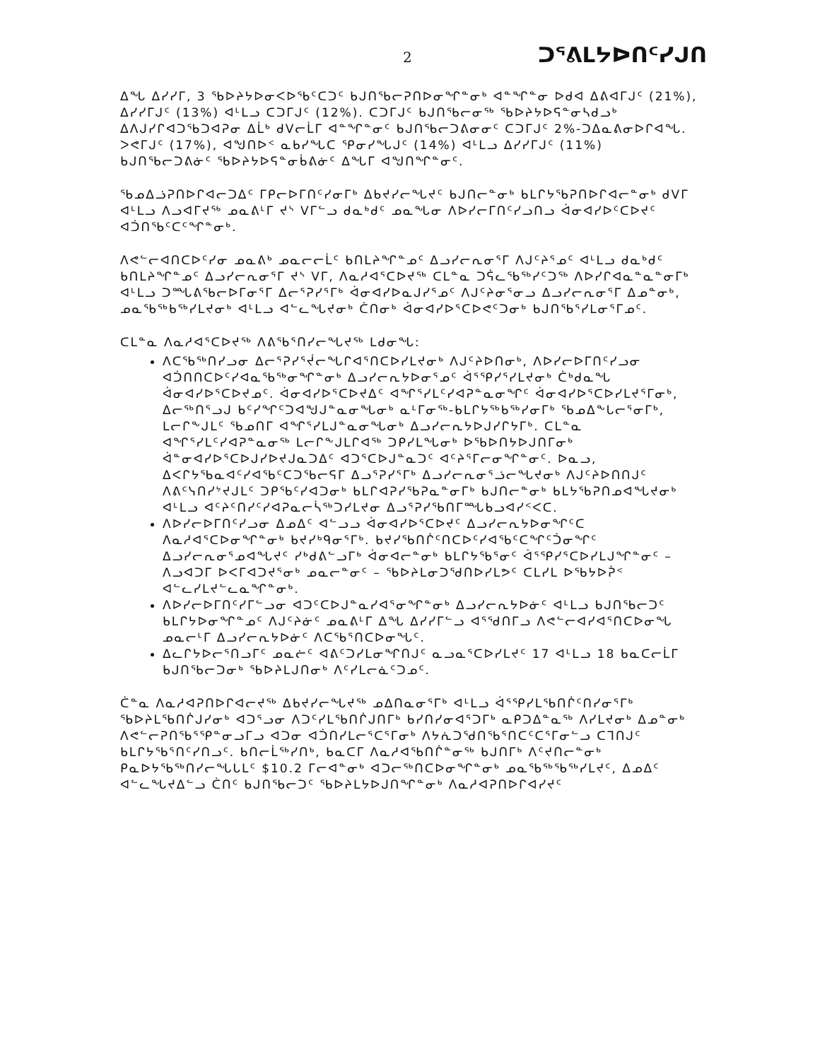2 ᑐᕐᕕᒪᔭᐅᑎᑦᓯᒍᑎ
ᐃᖓ ᐃᓯᓯᒥ, 3 ᖃᐅᔨᔭᐅᓂᐸᐅᖃᑦᑕᑐᑦ ᑲᒍᑎᖃᓕᕈᑎᐅᓂᖏᓐᓂᒃ ᐊᓐᖏᓐᓂ ᐅᑯᐊ ᐃᕕᐊᒥᒍᑦ (21%), ᐃᓯᓯᒥᒍᑦ (13%) ᐊᒻᒪᓗ ᑕᑐᒥᒍᑦ (12%). ᑕᑐᒥᒍᑦ ᑲᒍᑎᖃᓕᓂᖅ ᖃᐅᔨᔭᐅᕋᓐᓂᓴᑯᓗᒃ ᐃᐱᒍᓯᒋᐊᑐᖃᑐᐊᕈᓂ ᐃᒫᒃ ᑯᐯᓕᒫᒥ ᐊᓐᖏᓐᓂᑦ ᑲᒍᑎᖃᓕᑐᕕᓂᓂᑦ ᑕᑐᒥᒍᑦ 2%-ᑐᐃᓇᕕᓂᐅᒋᐊᖓ. ᐳᕙᒥᒍᑦ (17%), ᐊᖑᑎᐅᑉ ᓇᑲᓯᖓᑕ ᕿᓂᓯᖓᒍᑦ (14%) ᐊᒻᒪᓗ ᐃᓯᓯᒥᒍᑦ (11%) ᑲᒍᑎᖃᓕᑐᕕᓃᑦ ᖃᐅᔨᔭᐅᕋᓐᓂᑳᕕᓃᑦ ᐃᖓᒥ ᐊᖑᑎᖏᓐᓂᑦ.
ᖃᓄᐃᓘᕈᑎᐅᒋᐊᓕᑐᐃᑦ ᒥᑭᓕᐅᒥᑎᑦᓯᓂᒥᒃ ᐃᑲᔪᓯᓕᖓᔪᑦ ᑲᒍᑎᓕᓐᓂᒃ ᑲᒪᒋᔭᖃᕈᑎᐅᒋᐊᓕᓐᓂᒃ ᑯᐯᒥ ᐊᒻᒪᓗ ᐱᓗᐊᒥᔪᖅ ᓄᓇᕕᒻᒥ ᔪᔅ ᐯᒥᓪᓗ ᑯᓇᒃᑯᑦ ᓄᓇᖓᓂ ᐱᐅᓯᓕᒥᑎᑦᓯᓗᑎᓗ ᐋᓂᐊᓯᐅᑦᑕᐅᔪᑦ ᐊᑑᑎᖃᑦᑕᑦᖏᓐᓂᒃ.
ᐱᕙᓪᓕᐊᑎᑕᐅᑦᓯᓂ ᓄᓇᕕᒃ ᓄᓇᓕᓕᒫᑦ ᑲᑎᒪᔨᖏᓐᓄᑦ ᐃᓗᓯᓕᕆᓂᕐᒥ ᐱᒍᑦᔨᕐᓄᑦ ᐊᒻᒪᓗ ᑯᓇᒃᑯᑦ ᑲᑎᒪᔨᖏᓐᓄᑦ ᐃᓗᓯᓕᕆᓂᕐᒥ ᔪᔅ ᐯᒥ, ᐱᓇᓱᐊᕐᑕᐅᔪᖅ ᑕᒪᓐᓇ ᑐᕌᓚᖃᖅᓯᑦᑐᖅ ᐱᐅᓯᒋᐊᓇᓐᓇᓐᓂᒥᒃ ᐊᒻᒪᓗ ᑐᙵᕕᖃᓕᐅᒥᓂᕐᒥ ᐃᓕᕐᕈᓯᕐᒥᒃ ᐋᓂᐊᓯᐅᓇᒍᓯᕐᓄᑦ ᐱᒍᑦᔨᓂᕐᓂᓗ ᐃᓗᓯᓕᕆᓂᕐᒥ ᐃᓄᓐᓂᒃ, ᓄᓇᖃᖅᑲᖅᓯᒪᔪᓂᒃ ᐊᒻᒪᓗ ᐊᓪᓚᖓᔪᓂᒃ ᑖᑎᓂᒃ ᐋᓂᐊᓯᐅᕐᑕᐅᕙᑦᑐᓂᒃ ᑲᒍᑎᖃᕐᓯᒪᓂᕐᒥᓄᑦ.
ᑕᒪᓐᓇ ᐱᓇᓱᐊᕐᑕᐅᔪᖅ ᐱᕕᖃᕐᑎᓯᓕᖓᔪᖅ ᒪᑯᓂᖓ:
ᐱᑕᖃᖅᑎᓯᓗᓂ ᐃᓕᕐᕈᓯᕐᔫᓕᖓᒋᐊᕐᑎᑕᐅᓯᒪᔪᓂᒃ ᐱᒍᑦᔨᐅᑎᓂᒃ, ᐱᐅᓯᓕᐅᒥᑎᑦᓯᓗᓂ ᐊᑑᑎᑎᑕᐅᑦᓯᐊᓇᖃᖅᓂᖏᓐᓂᒃ ᐃᓗᓯᓕᕆᔭᐅᓂᕐᓄᑦ ᐋᕐᕿᓯᕐᓯᒪᔪᓂᒃ ᑖᒃᑯᓇᖓ ᐋᓂᐊᓯᐅᕐᑕᐅᔪᓄᑦ. ᐋᓂᐊᓯᐅᕐᑕᐅᔪᐃᑦ ᐊᖏᕐᓯᒪᑦᓯᐊᕈᓐᓇᓂᖏᑦ ᐋᓂᐊᓯᐅᕐᑕᐅᓯᒪᔪᕐᒥᓂᒃ, ᐃᓕᖅᑎᕐᓗᒍ ᑲᑦᓯᖏᑦᑐᐊᖑᒍᓐᓇᓂᖓᓂᒃ ᓇᒻᒥᓂᖅ-ᑲᒪᒋᔭᖅᑲᖅᓯᓂᒥᒃ ᖃᓄᐃᖕᒐᓕᕐᓂᒥᒃ, ᒪᓕᒋᖕᒍᒪᑦ ᖃᓄᑎᒥ ᐊᖏᕐᓯᒪᒍᓐᓇᓂᖓᓂᒃ ᐃᓗᓯᓕᕆᔭᐅᒍᓯᒋᔭᒥᒃ. ᑕᒪᓐᓇ ᐊᖏᕐᓯᒪᑦᓯᐊᕈᓐᓇᓂᖅ ᒪᓕᒋᖕᒍᒪᒋᐊᖅ ᑐᑭᓯᒪᖓᓂᒃ ᐅᖃᐅᑎᔭᐅᒍᑎᒥᓂᒃ ᐋᓐᓂᐊᓯᐅᕐᑕᐅᒍᓯᐅᔪᒍᓇᑐᐃᑦ ᐊᑐᕐᑕᐅᒍᓐᓇᑐᑦ ᐊᑦᔨᕐᒥᓕᓂᖏᓐᓂᑦ. ᐅᓇᓗ, ᐃᐸᒋᔭᖃᓇᐊᑦᓯᐊᖃᑦᑕᑐᖃᓕᕋᒥ ᐃᓗᕐᕈᓯᕐᒥᒃ ᐃᓗᓯᓕᕆᓂᕐᓘᓕᖓᔪᓂᒃ ᐱᒍᑦᔨᐅᑎᑎᒍᑦ ᐱᕕᑦᓭᑎᓯᔾᔪᒍᒪᑦ ᑐᑭᖃᑦᓯᐊᑐᓂᒃ ᑲᒪᒋᐊᕈᓯᖃᕈᓇᓐᓂᒥᒃ ᑲᒍᑎᓕᓐᓂᒃ ᑲᒪᔭᖃᕈᑎᓄᐊᖓᔪᓂᒃ ᐊᒻᒪᓗ ᐊᑦᔨᑦᑎᓯᑦᓯᐊᕈᓇᓕᓵᖅᑐᓯᒪᔪᓂ ᐃᓗᕐᕈᓯᖃᑎᒥᙵᑲᓗᐊᓯᑉᐸᑕ.
ᐱᐅᓯᓕᐅᒥᑎᑦᓯᓗᓂ ᐃᓄᐃᑦ ᐊᓪᓗᓗ ᐋᓂᐊᓯᐅᕐᑕᐅᔪᑦ ᐃᓗᓯᓕᕆᔭᐅᓂᖏᑦᑕ ᐱᓇᓱᐊᕐᑕᐅᓂᖏᓐᓂᒃ ᑲᔪᓯᒃᑫᓂᕐᒥᒃ. ᑲᔪᓯᖃᑎᒌᑦᑎᑕᐅᑦᓯᐊᖃᑦᑕᖏᑦᑑᓂᖏᑦ ᐃᓗᓯᓕᕆᓂᕐᓄᐊᖓᔪᑦ ᓯᒃᑯᕕᓪᓗᒥᒃ ᐋᓂᐊᓕᓐᓂᒃ ᑲᒪᒋᔭᖃᕐᓂᑦ ᐋᕐᕿᓯᕐᑕᐅᓯᒪᒍᖏᓐᓂᑦ – ᐱᓗᐊᑐᒥ ᐅᐸᒥᐊᑐᔪᕐᓂᒃ ᓄᓇᓕᓐᓂᑦ – ᖃᐅᔨᒪᓂᑐᖁᑎᐅᓯᒪᕗᑦ ᑕᒪᓯᒪ ᐅᖃᔭᐅᕉᑉ ᐊᓪᓚᓯᒪᔪᓪᓚᓇᖏᓐᓂᒃ.
ᐱᐅᓯᓕᐅᒥᑎᑦᓯᒥᓪᓗᓂ ᐊᑐᑦᑕᐅᒍᓐᓇᓯᐊᕐᓂᖏᓐᓂᒃ ᐃᓗᓯᓕᕆᔭᐅᓃᑦ ᐊᒻᒪᓗ ᑲᒍᑎᖃᓕᑐᑦ ᑲᒪᒋᔭᐅᓂᖏᓐᓄᑦ ᐱᒍᑦᔨᓃᑦ ᓄᓇᕕᒻᒥ ᐃᖓ ᐃᓯᓯᒥᓪᓗ ᐊᕐᖁᑎᒥᓗ ᐱᕙᓪᓕᐊᓯᐊᕐᑎᑕᐅᓂᖓ ᓄᓇᓕᒻᒥ ᐃᓗᓯᓕᕆᔭᐅᓃᑦ ᐱᑕᖃᕐᑎᑕᐅᓂᖓᑦ.
ᐃᓚᒋᔭᐅᓕᕐᑎᓗᒥᑦ ᓄᓇᓖᑦ ᐊᕕᑦᑐᓯᒪᓂᖏᑎᒍᑦ ᓇᓗᓇᕐᑕᐅᓯᒪᔪᑦ 17 ᐊᒻᒪᓗ 18 ᑲᓇᑕᓕᒫᒥ ᑲᒍᑎᖃᓕᑐᓂᒃ ᖃᐅᔨᒪᒍᑎᓂᒃ ᐱᑦᓯᒪᓕᓈᑦᑐᓄᑦ.
ᑖᓐᓇ ᐱᓇᓱᐊᕈᑎᐅᒋᐊᓕᔪᖅ ᐃᑲᔪᓯᓕᖓᔪᖅ ᓄᐃᑎᓇᓂᕐᒥᒃ ᐊᒻᒪᓗ ᐋᕐᕿᓯᒪᖃᑎᒌᑦᑎᓯᓂᕐᒥᒃ ᖃᐅᔨᒪᖃᑎᒌᒍᓯᓂᒃ ᐊᑐᕐᓗᓂ ᐱᑐᑦᓯᒪᖃᑎᒌᒍᑎᒥᒃ ᑲᓯᑎᓯᓂᐊᕐᑐᒥᒃ ᓇᑭᑐᐃᓐᓇᖅ ᐱᓯᒪᔪᓂᒃ ᐃᓄᓐᓂᒃ ᐱᕙᓪᓕᕈᑎᖃᕐᕿᓐᓂᓗᒥᓗ ᐊᑐᓂ ᐊᑑᑎᓯᒪᓕᕐᑕᕐᒥᓂᒃ ᐱᔭᕇᑐᖁᑎᖃᕐᑎᑕᑦᑕᕐᒥᓂᓪᓗ ᑕᒣᑎᒍᑦ ᑲᒪᒋᔭᖃᕐᑎᑦᓯᑎᓗᑦ. ᑲᑎᓕᒫᖅᓯᑎᒃ, ᑲᓇᑕᒥ ᐱᓇᓱᐊᖃᑎᒌᓐᓂᖅ ᑲᒍᑎᒥᒃ ᐱᑦᔪᑎᓕᓐᓂᒃ ᑭᓇᐅᔭᖃᖅᑎᓯᓕᖓᒐᒪᑦ $10.2 ᒥᓕᐊᓐᓂᒃ ᐊᑐᓕᖅᑎᑕᐅᓂᖏᓐᓂᒃ ᓄᓇᖃᖅᖃᖅᓯᒪᔪᑦ, ᐃᓄᐃᑦ ᐊᓪᓚᖓᔪᐃᓪᓗ ᑖᑎᑦ ᑲᒍᑎᖃᓕᑐᑦ ᖃᐅᔨᒪᔭᐅᒍᑎᖏᓐᓂᒃ ᐱᓇᓱᐊᕈᑎᐅᒋᐊᓯᔪᑦ